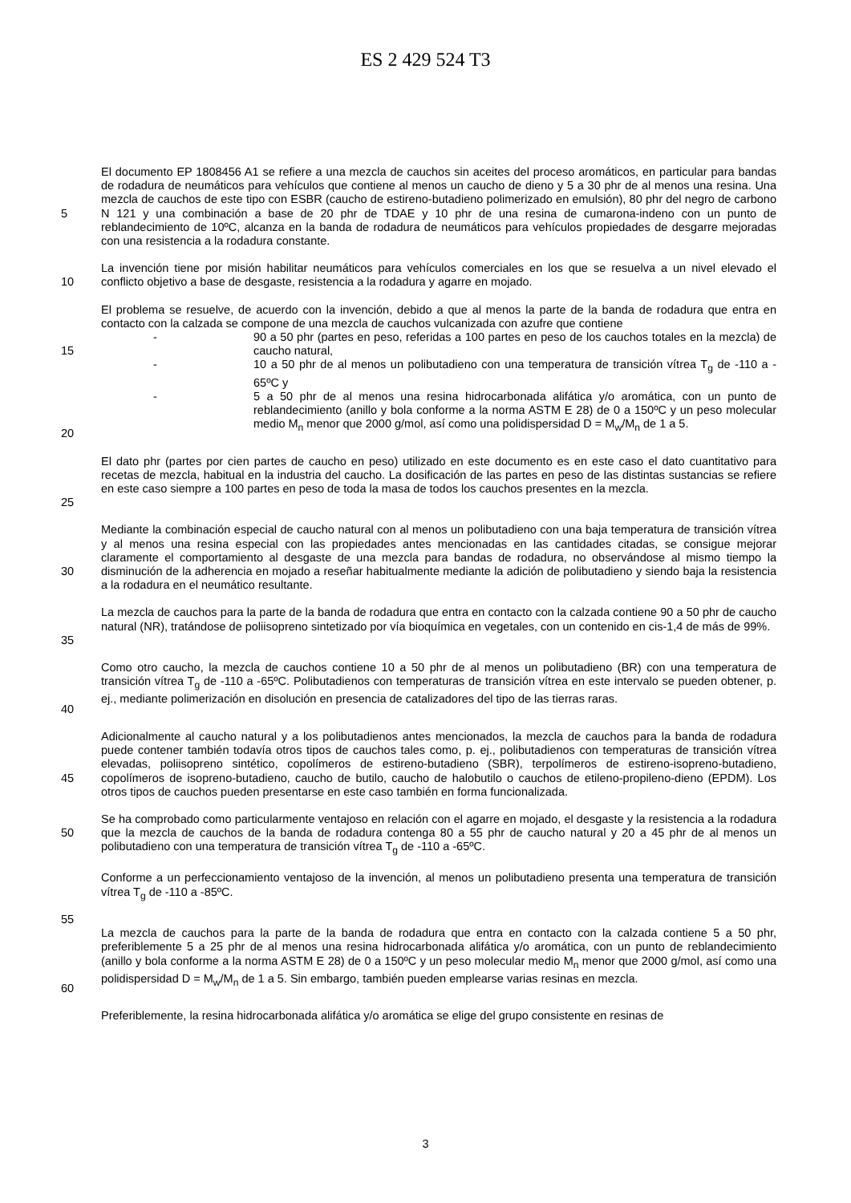ES 2 429 524 T3
5 El documento EP 1808456 A1 se refiere a una mezcla de cauchos sin aceites del proceso aromáticos, en particular para bandas de rodadura de neumáticos para vehículos que contiene al menos un caucho de dieno y 5 a 30 phr de al menos una resina. Una mezcla de cauchos de este tipo con ESBR (caucho de estireno-butadieno polimerizado en emulsión), 80 phr del negro de carbono N 121 y una combinación a base de 20 phr de TDAE y 10 phr de una resina de cumarona-indeno con un punto de reblandecimiento de 10ºC, alcanza en la banda de rodadura de neumáticos para vehículos propiedades de desgarre mejoradas con una resistencia a la rodadura constante.
10 La invención tiene por misión habilitar neumáticos para vehículos comerciales en los que se resuelva a un nivel elevado el conflicto objetivo a base de desgaste, resistencia a la rodadura y agarre en mojado.
15
20
El problema se resuelve, de acuerdo con la invención, debido a que al menos la parte de la banda de rodadura que entra en contacto con la calzada se compone de una mezcla de cauchos vulcanizada con azufre que contiene
- 90 a 50 phr (partes en peso, referidas a 100 partes en peso de los cauchos totales en la mezcla) de caucho natural,
- 10 a 50 phr de al menos un polibutadieno con una temperatura de transición vítrea T<sub>g</sub> de -110 a - 65ºC y
- 5 a 50 phr de al menos una resina hidrocarbonada alifática y/o aromática, con un punto de reblandecimiento (anillo y bola conforme a la norma ASTM E 28) de 0 a 150ºC y un peso molecular medio M<sub>n</sub> menor que 2000 g/mol, así como una polidispersidad D = M<sub>w</sub>/M<sub>n</sub> de 1 a 5.
25 El dato phr (partes por cien partes de caucho en peso) utilizado en este documento es en este caso el dato cuantitativo para recetas de mezcla, habitual en la industria del caucho. La dosificación de las partes en peso de las distintas sustancias se refiere en este caso siempre a 100 partes en peso de toda la masa de todos los cauchos presentes en la mezcla.
30 Mediante la combinación especial de caucho natural con al menos un polibutadieno con una baja temperatura de transición vítrea y al menos una resina especial con las propiedades antes mencionadas en las cantidades citadas, se consigue mejorar claramente el comportamiento al desgaste de una mezcla para bandas de rodadura, no observándose al mismo tiempo la disminución de la adherencia en mojado a reseñar habitualmente mediante la adición de polibutadieno y siendo baja la resistencia a la rodadura en el neumático resultante.
35 La mezcla de cauchos para la parte de la banda de rodadura que entra en contacto con la calzada contiene 90 a 50 phr de caucho natural (NR), tratándose de poliisopreno sintetizado por vía bioquímica en vegetales, con un contenido en cis-1,4 de más de 99%.
40 Como otro caucho, la mezcla de cauchos contiene 10 a 50 phr de al menos un polibutadieno (BR) con una temperatura de transición vítrea T<sub>g</sub> de -110 a -65ºC. Polibutadienos con temperaturas de transición vítrea en este intervalo se pueden obtener, p. ej., mediante polimerización en disolución en presencia de catalizadores del tipo de las tierras raras.
45 Adicionalmente al caucho natural y a los polibutadienos antes mencionados, la mezcla de cauchos para la banda de rodadura puede contener también todavía otros tipos de cauchos tales como, p. ej., polibutadienos con temperaturas de transición vítrea elevadas, poliisopreno sintético, copolímeros de estireno-butadieno (SBR), terpolímeros de estireno-isopreno-butadieno, copolímeros de isopreno-butadieno, caucho de butilo, caucho de halobutilo o cauchos de etileno-propileno-dieno (EPDM). Los otros tipos de cauchos pueden presentarse en este caso también en forma funcionalizada.
50 Se ha comprobado como particularmente ventajoso en relación con el agarre en mojado, el desgaste y la resistencia a la rodadura que la mezcla de cauchos de la banda de rodadura contenga 80 a 55 phr de caucho natural y 20 a 45 phr de al menos un polibutadieno con una temperatura de transición vítrea T<sub>g</sub> de -110 a -65ºC.
55 Conforme a un perfeccionamiento ventajoso de la invención, al menos un polibutadieno presenta una temperatura de transición vítrea T<sub>g</sub> de -110 a -85ºC.
60 La mezcla de cauchos para la parte de la banda de rodadura que entra en contacto con la calzada contiene 5 a 50 phr, preferiblemente 5 a 25 phr de al menos una resina hidrocarbonada alifática y/o aromática, con un punto de reblandecimiento (anillo y bola conforme a la norma ASTM E 28) de 0 a 150ºC y un peso molecular medio M<sub>n</sub> menor que 2000 g/mol, así como una polidispersidad D = M<sub>w</sub>/M<sub>n</sub> de 1 a 5. Sin embargo, también pueden emplearse varias resinas en mezcla.
Preferiblemente, la resina hidrocarbonada alifática y/o aromática se elige del grupo consistente en resinas de
3